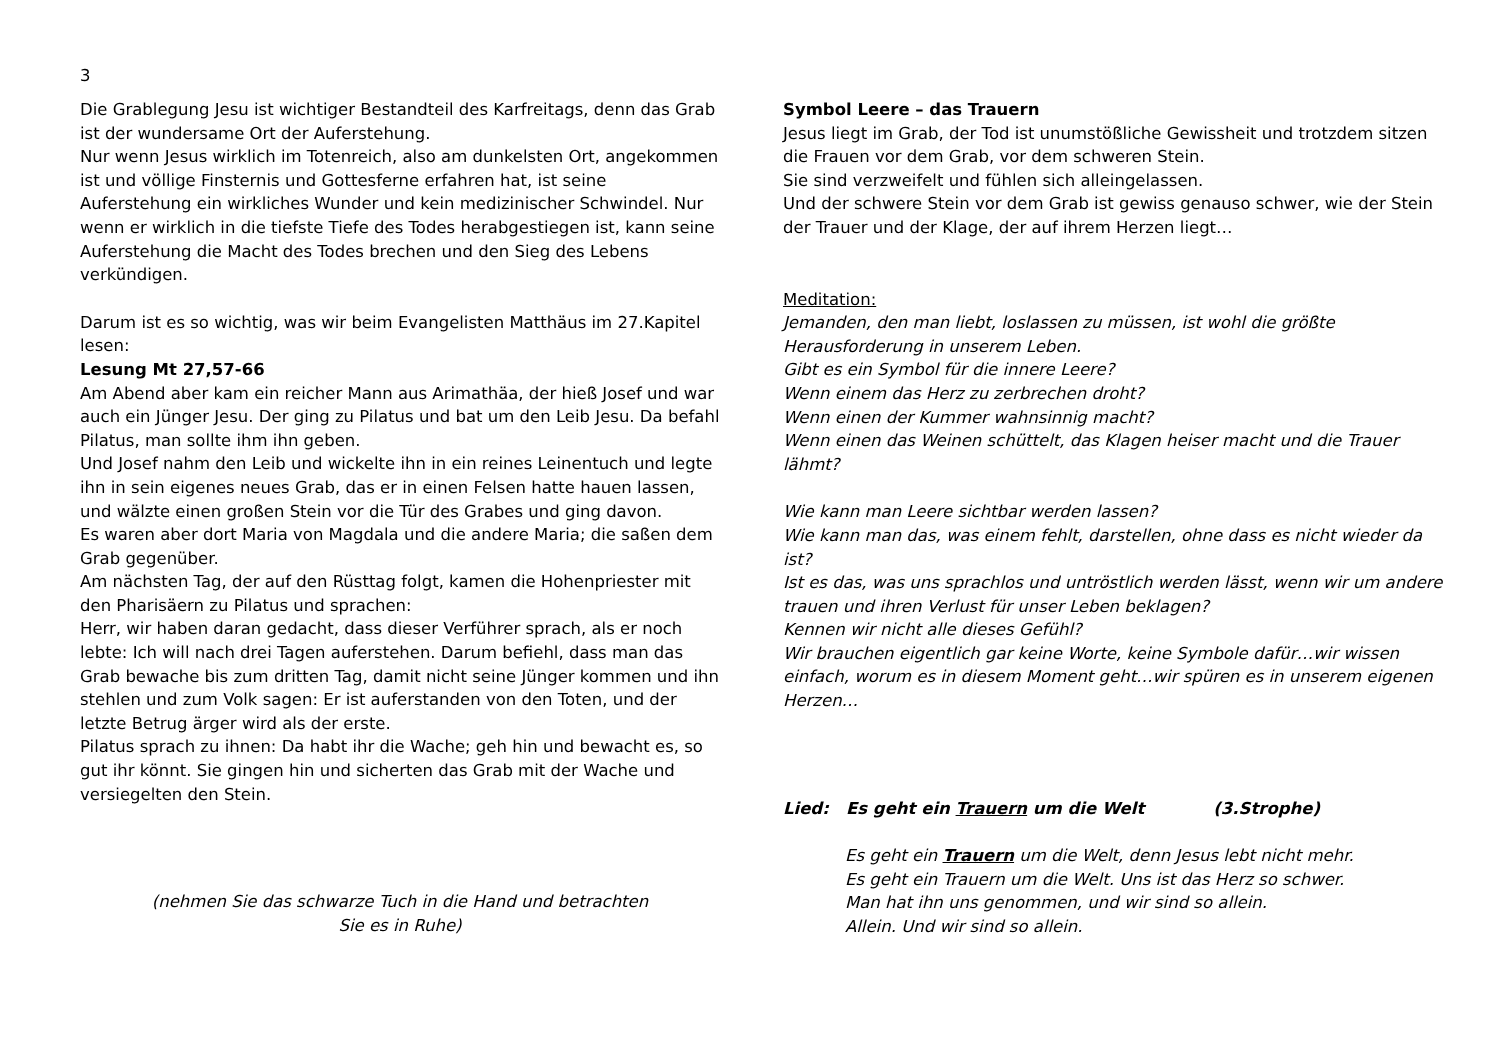3
Die Grablegung Jesu ist wichtiger Bestandteil des Karfreitags, denn das Grab ist der wundersame Ort der Auferstehung.
Nur wenn Jesus wirklich im Totenreich, also am dunkelsten Ort, angekommen ist und völlige Finsternis und Gottesferne erfahren hat, ist seine Auferstehung ein wirkliches Wunder und kein medizinischer Schwindel. Nur wenn er wirklich in die tiefste Tiefe des Todes herabgestiegen ist, kann seine Auferstehung die Macht des Todes brechen und den Sieg des Lebens verkündigen.
Darum ist es so wichtig, was wir beim Evangelisten Matthäus im 27.Kapitel lesen:
Lesung Mt 27,57-66
Am Abend aber kam ein reicher Mann aus Arimathäa, der hieß Josef und war auch ein Jünger Jesu. Der ging zu Pilatus und bat um den Leib Jesu. Da befahl Pilatus, man sollte ihm ihn geben.
Und Josef nahm den Leib und wickelte ihn in ein reines Leinentuch und legte ihn in sein eigenes neues Grab, das er in einen Felsen hatte hauen lassen, und wälzte einen großen Stein vor die Tür des Grabes und ging davon.
Es waren aber dort Maria von Magdala und die andere Maria; die saßen dem Grab gegenüber.
Am nächsten Tag, der auf den Rüsttag folgt, kamen die Hohenpriester mit den Pharisäern zu Pilatus und sprachen:
Herr, wir haben daran gedacht, dass dieser Verführer sprach, als er noch lebte: Ich will nach drei Tagen auferstehen. Darum befiehl, dass man das Grab bewache bis zum dritten Tag, damit nicht seine Jünger kommen und ihn stehlen und zum Volk sagen: Er ist auferstanden von den Toten, und der letzte Betrug ärger wird als der erste.
Pilatus sprach zu ihnen: Da habt ihr die Wache; geh hin und bewacht es, so gut ihr könnt. Sie gingen hin und sicherten das Grab mit der Wache und versiegelten den Stein.
(nehmen Sie das schwarze Tuch in die Hand und betrachten
Sie es in Ruhe)
Symbol Leere – das Trauern
Jesus liegt im Grab, der Tod ist unumstößliche Gewissheit und trotzdem sitzen die Frauen vor dem Grab, vor dem schweren Stein.
Sie sind verzweifelt und fühlen sich alleingelassen.
Und der schwere Stein vor dem Grab ist gewiss genauso schwer, wie der Stein der Trauer und der Klage, der auf ihrem Herzen liegt…
Meditation:
Jemanden, den man liebt, loslassen zu müssen, ist wohl die größte Herausforderung in unserem Leben.
Gibt es ein Symbol für die innere Leere?
Wenn einem das Herz zu zerbrechen droht?
Wenn einen der Kummer wahnsinnig macht?
Wenn einen das Weinen schüttelt, das Klagen heiser macht und die Trauer lähmt?
Wie kann man Leere sichtbar werden lassen?
Wie kann man das, was einem fehlt, darstellen, ohne dass es nicht wieder da ist?
Ist es das, was uns sprachlos und untröstlich werden lässt, wenn wir um andere trauen und ihren Verlust für unser Leben beklagen?
Kennen wir nicht alle dieses Gefühl?
Wir brauchen eigentlich gar keine Worte, keine Symbole dafür…wir wissen einfach, worum es in diesem Moment geht…wir spüren es in unserem eigenen Herzen…
Lied: Es geht ein Trauern um die Welt (3.Strophe)
Es geht ein Trauern um die Welt, denn Jesus lebt nicht mehr.
Es geht ein Trauern um die Welt. Uns ist das Herz so schwer.
Man hat ihn uns genommen, und wir sind so allein.
Allein. Und wir sind so allein.